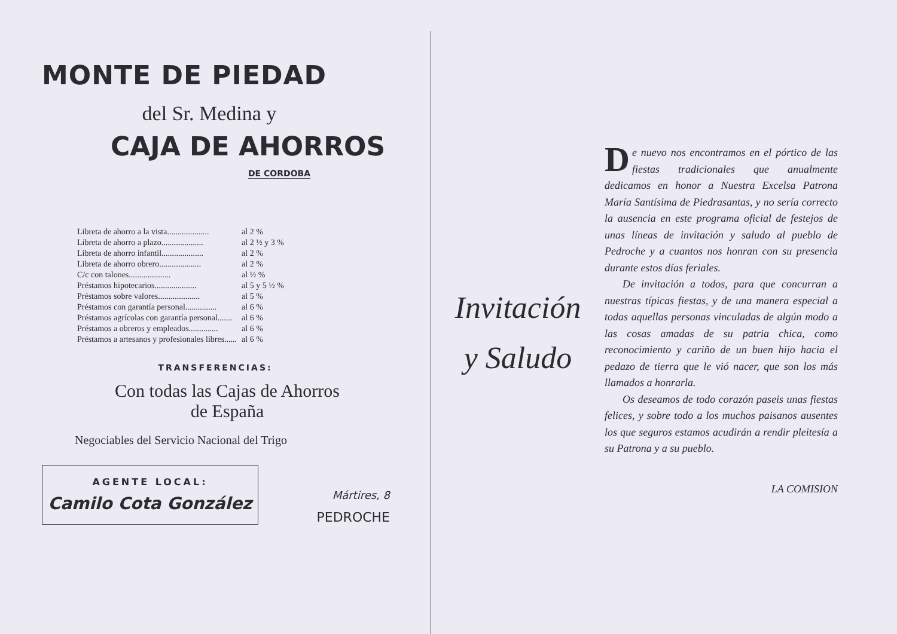MONTE DE PIEDAD
del Sr. Medina y
CAJA DE AHORROS
DE CORDOBA
| Libreta de ahorro a la vista.................... | al 2 % |
| Libreta de ahorro a plazo.................... | al 2 ½ y 3 % |
| Libreta de ahorro infantil.................... | al 2 % |
| Libreta de ahorro obrero.................... | al 2 % |
| C/c con talones.................... | al ½ % |
| Préstamos hipotecarios.................... | al 5 y 5 ½ % |
| Préstamos sobre valores.................... | al 5 % |
| Préstamos con garantía personal............... | al 6 % |
| Préstamos agrícolas con garantía personal....... | al 6 % |
| Préstamos a obreros y empleados.............. | al 6 % |
| Préstamos a artesanos y profesionales libres...... | al 6 % |
TRANSFERENCIAS:
Con todas las Cajas de Ahorros
de España
Negociables del Servicio Nacional del Trigo
AGENTE LOCAL:
Camilo Cota González
Mártires, 8
PEDROCHE
Invitación
y Saludo
De nuevo nos encontramos en el pórtico de las fiestas tradicionales que anualmente dedicamos en honor a Nuestra Excelsa Patrona María Santísima de Piedrasantas, y no sería correcto la ausencia en este programa oficial de festejos de unas líneas de invitación y saludo al pueblo de Pedroche y a cuantos nos honran con su presencia durante estos días feriales.
De invitación a todos, para que concurran a nuestras típicas fiestas, y de una manera especial a todas aquellas personas vinculadas de algún modo a las cosas amadas de su patria chica, como reconocimiento y cariño de un buen hijo hacia el pedazo de tierra que le vió nacer, que son los más llamados a honrarla.
Os deseamos de todo corazón paseis unas fiestas felices, y sobre todo a los muchos paisanos ausentes los que seguros estamos acudirán a rendir pleitesía a su Patrona y a su pueblo.
LA COMISION